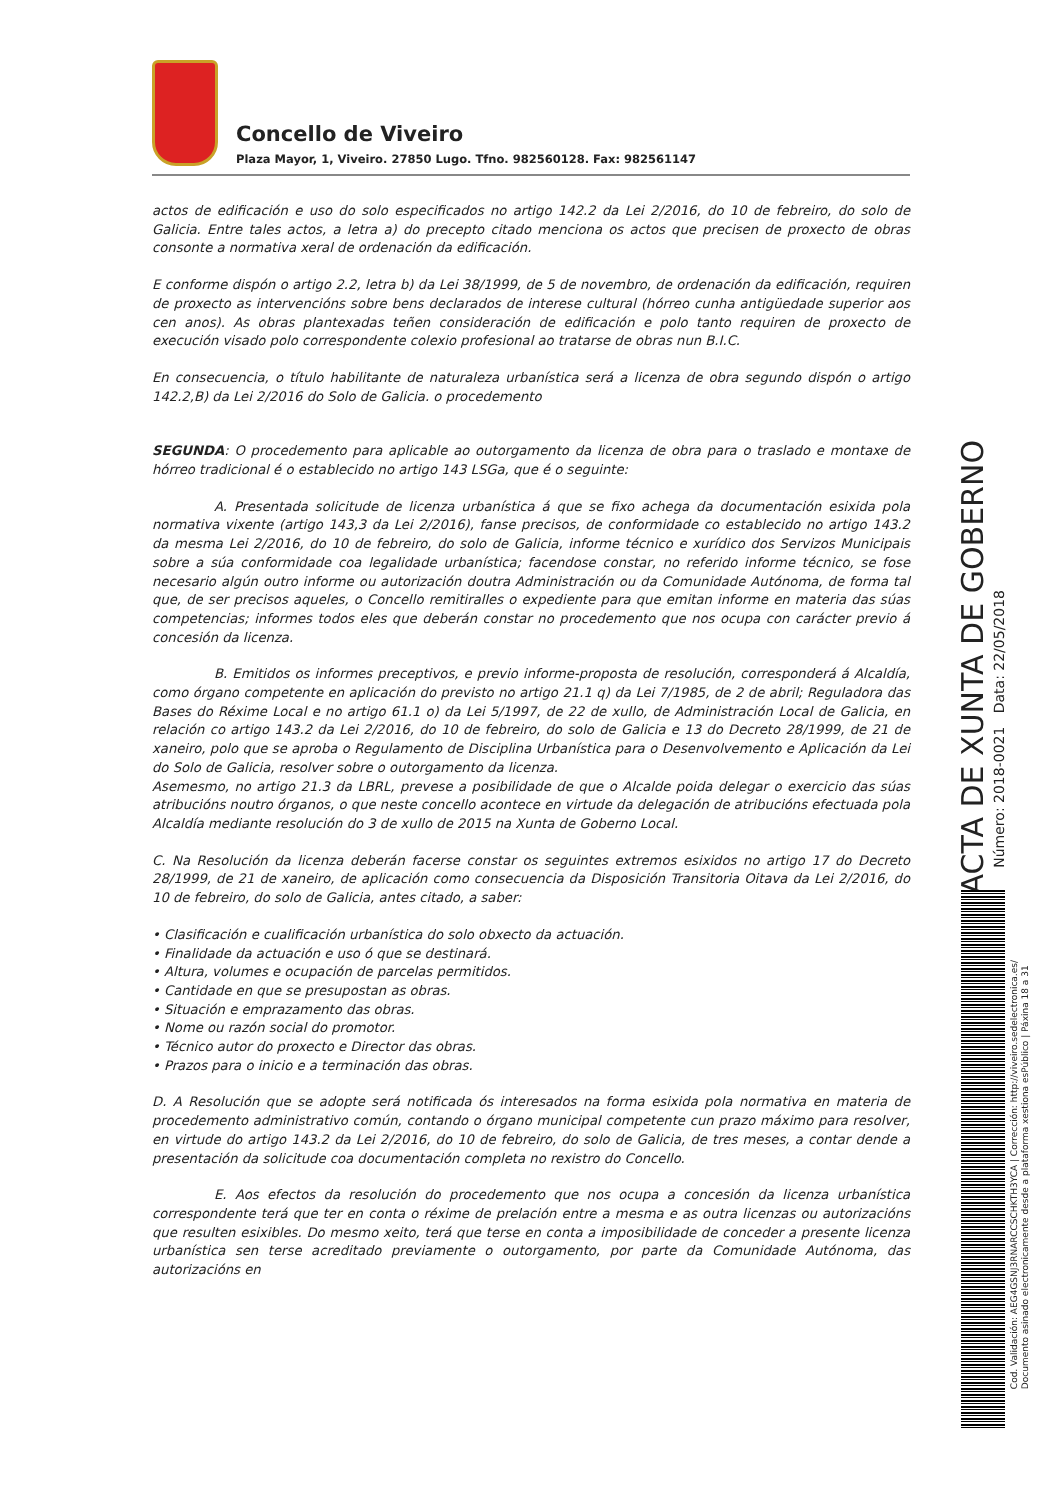Concello de Viveiro
Plaza Mayor, 1, Viveiro. 27850 Lugo. Tfno. 982560128. Fax: 982561147
actos de edificación e uso do solo especificados no artigo 142.2 da Lei 2/2016, do 10 de febreiro, do solo de Galicia. Entre tales actos, a letra a) do precepto citado menciona os actos que precisen de proxecto de obras consonte a normativa xeral de ordenación da edificación.
E conforme dispón o artigo 2.2, letra b) da Lei 38/1999, de 5 de novembro, de ordenación da edificación, requiren de proxecto as intervencións sobre bens declarados de interese cultural (hórreo cunha antigüedade superior aos cen anos). As obras plantexadas teñen consideración de edificación e polo tanto requiren de proxecto de execución visado polo correspondente colexio profesional ao tratarse de obras nun B.I.C.
En consecuencia, o título habilitante de naturaleza urbanística será a licenza de obra segundo dispón o artigo 142.2,B) da Lei 2/2016 do Solo de Galicia. o procedemento
SEGUNDA: O procedemento para aplicable ao outorgamento da licenza de obra para o traslado e montaxe de hórreo tradicional é o establecido no artigo 143 LSGa, que é o seguinte:
A. Presentada solicitude de licenza urbanística á que se fixo achega da documentación esixida pola normativa vixente (artigo 143,3 da Lei 2/2016), fanse precisos, de conformidade co establecido no artigo 143.2 da mesma Lei 2/2016, do 10 de febreiro, do solo de Galicia, informe técnico e xurídico dos Servizos Municipais sobre a súa conformidade coa legalidade urbanística; facendose constar, no referido informe técnico, se fose necesario algún outro informe ou autorización doutra Administración ou da Comunidade Autónoma, de forma tal que, de ser precisos aqueles, o Concello remitiralles o expediente para que emitan informe en materia das súas competencias; informes todos eles que deberán constar no procedemento que nos ocupa con carácter previo á concesión da licenza.
B. Emitidos os informes preceptivos, e previo informe-proposta de resolución, corresponderá á Alcaldía, como órgano competente en aplicación do previsto no artigo 21.1 q) da Lei 7/1985, de 2 de abril; Reguladora das Bases do Réxime Local e no artigo 61.1 o) da Lei 5/1997, de 22 de xullo, de Administración Local de Galicia, en relación co artigo 143.2 da Lei 2/2016, do 10 de febreiro, do solo de Galicia e 13 do Decreto 28/1999, de 21 de xaneiro, polo que se aproba o Regulamento de Disciplina Urbanística para o Desenvolvemento e Aplicación da Lei do Solo de Galicia, resolver sobre o outorgamento da licenza.
Asemesmo, no artigo 21.3 da LBRL, prevese a posibilidade de que o Alcalde poida delegar o exercicio das súas atribucións noutro órganos, o que neste concello acontece en virtude da delegación de atribucións efectuada pola Alcaldía mediante resolución do 3 de xullo de 2015 na Xunta de Goberno Local.
C. Na Resolución da licenza deberán facerse constar os seguintes extremos esixidos no artigo 17 do Decreto 28/1999, de 21 de xaneiro, de aplicación como consecuencia da Disposición Transitoria Oitava da Lei 2/2016, do 10 de febreiro, do solo de Galicia, antes citado, a saber:
• Clasificación e cualificación urbanística do solo obxecto da actuación.
• Finalidade da actuación e uso ó que se destinará.
• Altura, volumes e ocupación de parcelas permitidos.
• Cantidade en que se presupostan as obras.
• Situación e emprazamento das obras.
• Nome ou razón social do promotor.
• Técnico autor do proxecto e Director das obras.
• Prazos para o inicio e a terminación das obras.
D. A Resolución que se adopte será notificada ós interesados na forma esixida pola normativa en materia de procedemento administrativo común, contando o órgano municipal competente cun prazo máximo para resolver, en virtude do artigo 143.2 da Lei 2/2016, do 10 de febreiro, do solo de Galicia, de tres meses, a contar dende a presentación da solicitude coa documentación completa no rexistro do Concello.
E. Aos efectos da resolución do procedemento que nos ocupa a concesión da licenza urbanística correspondente terá que ter en conta o réxime de prelación entre a mesma e as outra licenzas ou autorizacións que resulten esixibles. Do mesmo xeito, terá que terse en conta a imposibilidade de conceder a presente licenza urbanística sen terse acreditado previamente o outorgamento, por parte da Comunidade Autónoma, das autorizacións en
ACTA DE XUNTA DE GOBERNO
Número: 2018-0021 Data: 22/05/2018
Cod. Validación: AEG4GSNJ3RNARCCSCHKTH3YCA | Corrección: http://viveiro.sedelectronica.es/
Documento asinado electronicamente desde a plataforma xestiona esPúblico | Páxina 18 a 31